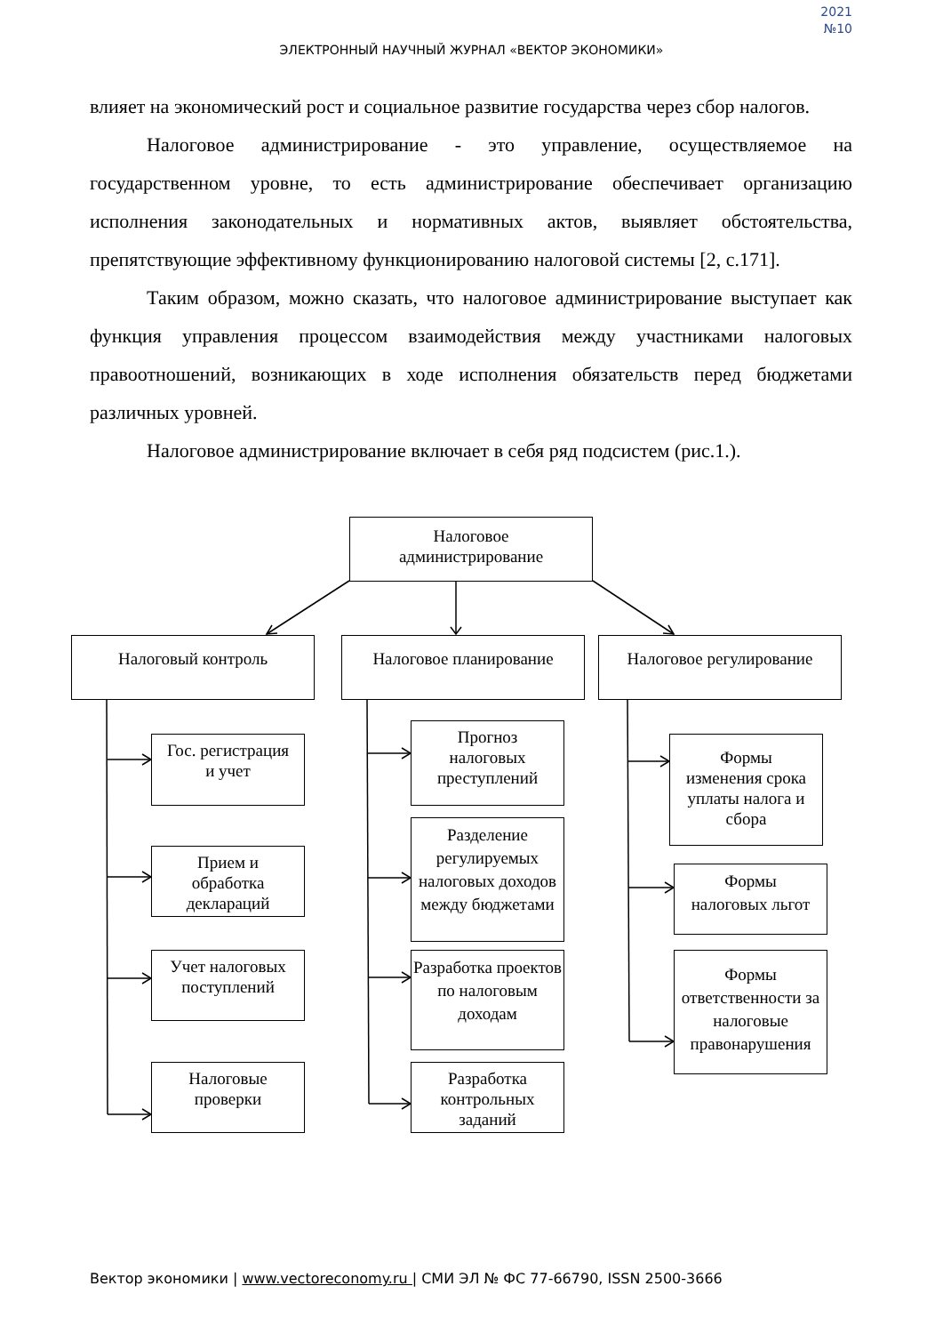2021
№10
ЭЛЕКТРОННЫЙ НАУЧНЫЙ ЖУРНАЛ «ВЕКТОР ЭКОНОМИКИ»
влияет на экономический рост и социальное развитие государства через сбор налогов.
Налоговое администрирование - это управление, осуществляемое на государственном уровне, то есть администрирование обеспечивает организацию исполнения законодательных и нормативных актов, выявляет обстоятельства, препятствующие эффективному функционированию налоговой системы [2, с.171].
Таким образом, можно сказать, что налоговое администрирование выступает как функция управления процессом взаимодействия между участниками налоговых правоотношений, возникающих в ходе исполнения обязательств перед бюджетами различных уровней.
Налоговое администрирование включает в себя ряд подсистем (рис.1.).
Налоговое
администрирование
Налоговый контроль
Гос. регистрация
и учет
Прием и
обработка
деклараций
Учет налоговых
поступлений
Налоговые
проверки
Налоговое планирование
Прогноз
налоговых
преступлений
Разделение регулируемых налоговых доходов между бюджетами
Разработка проектов по налоговым доходам
Разработка
контрольных
заданий
Налоговое регулирование
Формы
изменения срока
уплаты налога и
сбора
Формы
налоговых льгот
Формы ответственности за налоговые правонарушения
Вектор экономики | www.vectoreconomy.ru | СМИ ЭЛ № ФС 77-66790, ISSN 2500-3666